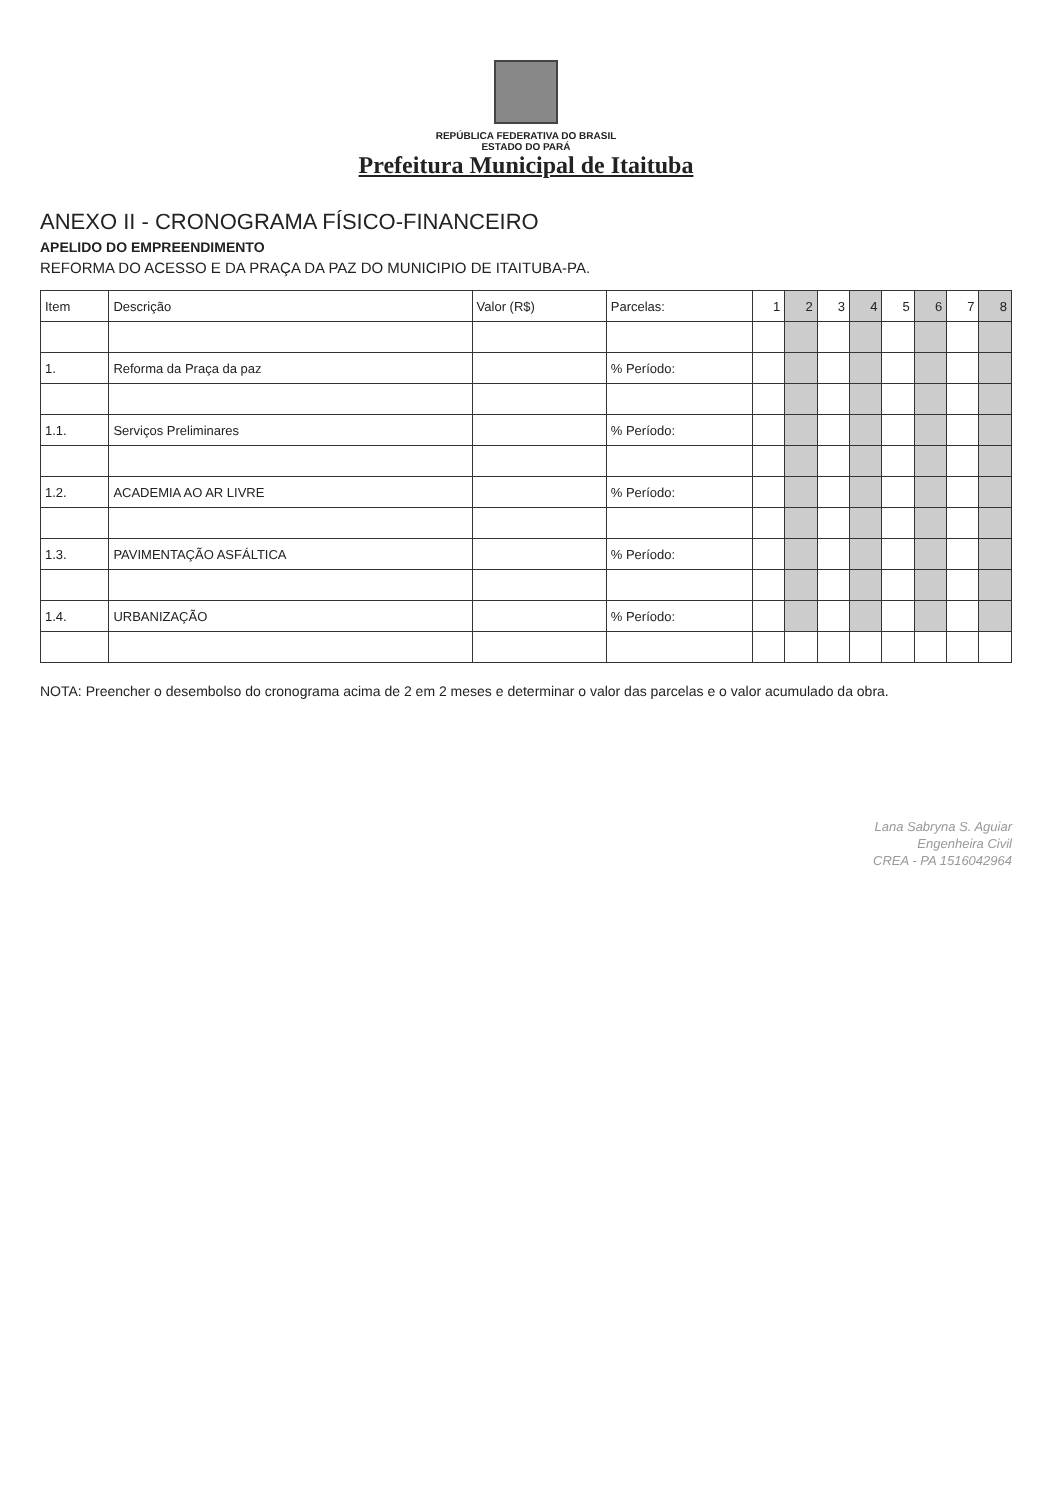REPÚBLICA FEDERATIVA DO BRASIL
ESTADO DO PARÁ
Prefeitura Municipal de Itaituba
ANEXO II - CRONOGRAMA FÍSICO-FINANCEIRO
APELIDO DO EMPREENDIMENTO
REFORMA DO ACESSO E DA PRAÇA DA PAZ DO MUNICIPIO DE ITAITUBA-PA.
| Item | Descrição | Valor (R$) | Parcelas: | 1 | 2 | 3 | 4 | 5 | 6 | 7 | 8 |
| --- | --- | --- | --- | --- | --- | --- | --- | --- | --- | --- | --- |
| 1. | Reforma da Praça da paz | | % Período: | | | | | | | | |
| 1.1. | Serviços Preliminares | | % Período: | | | | | | | | |
| 1.2. | ACADEMIA AO AR LIVRE | | % Período: | | | | | | | | |
| 1.3. | PAVIMENTAÇÃO ASFÁLTICA | | % Período: | | | | | | | | |
| 1.4. | URBANIZAÇÃO | | % Período: | | | | | | | | |
NOTA: Preencher o desembolso do cronograma acima de 2 em 2 meses e determinar o valor das parcelas e o valor acumulado da obra.
Lana Sabryna S. Aguiar
Engenheira Civil
CREA - PA 1516042964